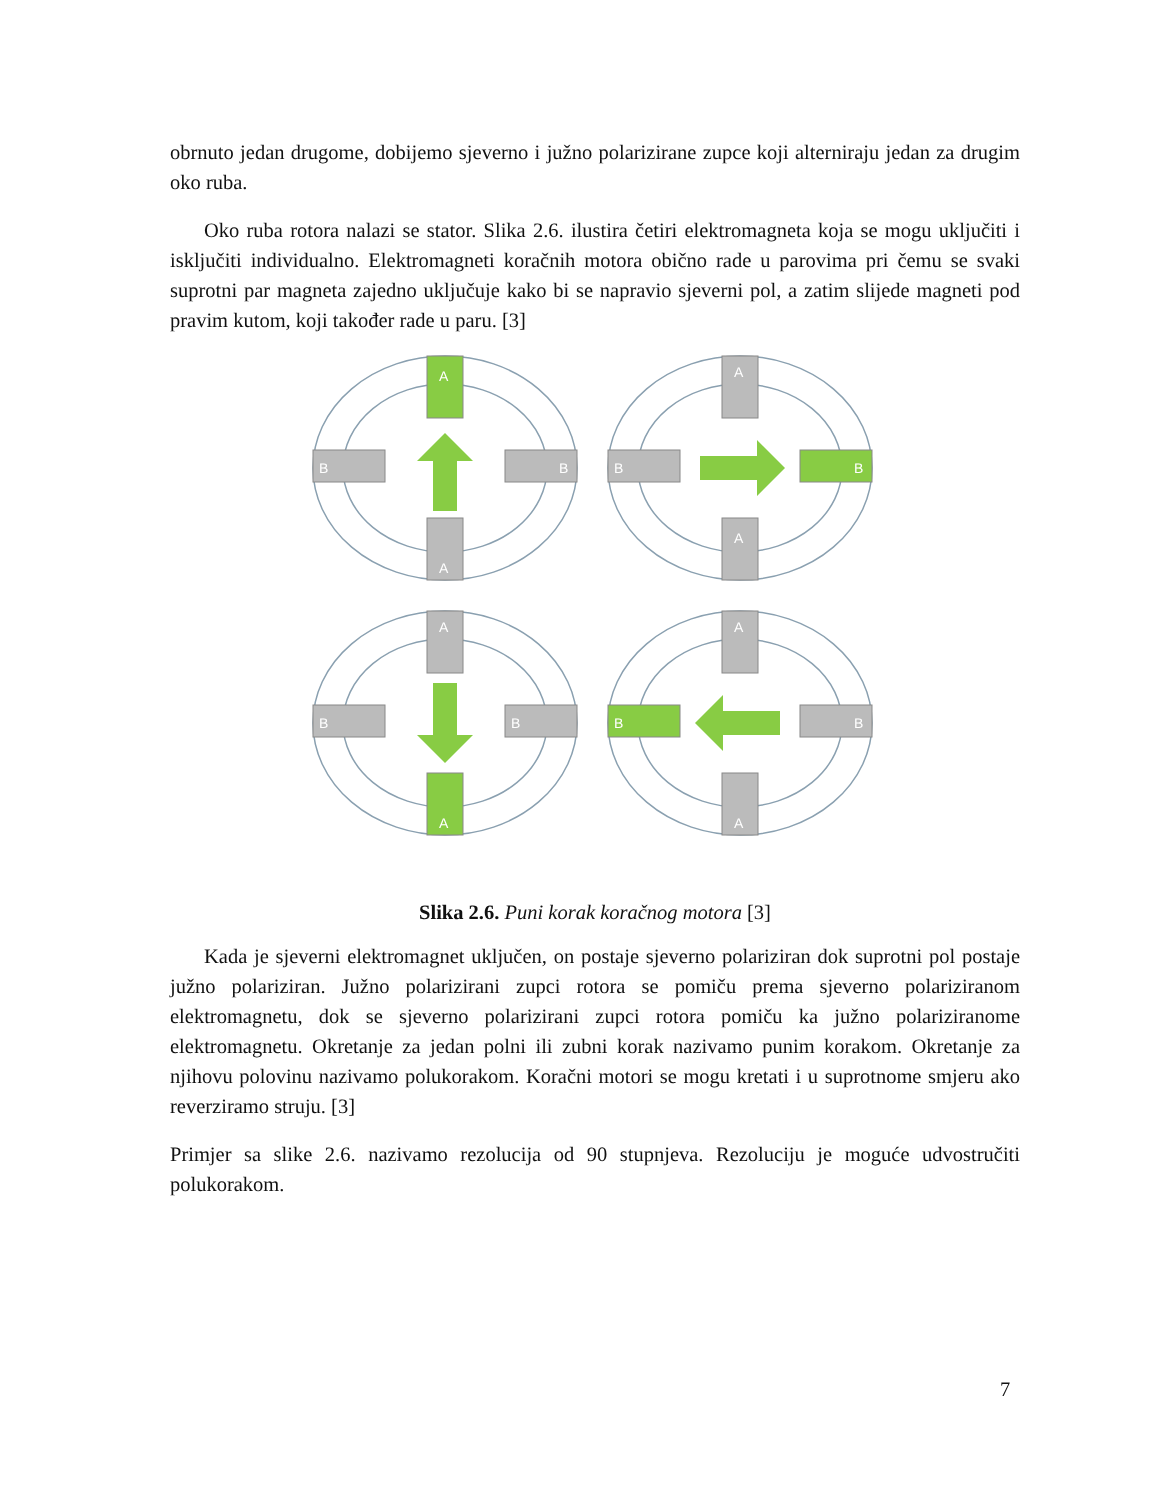obrnuto jedan drugome, dobijemo sjeverno i južno polarizirane zupce koji alterniraju jedan za drugim oko ruba.
Oko ruba rotora nalazi se stator. Slika 2.6. ilustira četiri elektromagneta koja se mogu uključiti i isključiti individualno. Elektromagneti koračnih motora obično rade u parovima pri čemu se svaki suprotni par magneta zajedno uključuje kako bi se napravio sjeverni pol, a zatim slijede magneti pod pravim kutom, koji također rade u paru. [3]
A
A
B
B
A
A
B
B
A
A
B
B
A
A
B
B
Slika 2.6. Puni korak koračnog motora [3]
Kada je sjeverni elektromagnet uključen, on postaje sjeverno polariziran dok suprotni pol postaje južno polariziran. Južno polarizirani zupci rotora se pomiču prema sjeverno polariziranom elektromagnetu, dok se sjeverno polarizirani zupci rotora pomiču ka južno polariziranome elektromagnetu. Okretanje za jedan polni ili zubni korak nazivamo punim korakom. Okretanje za njihovu polovinu nazivamo polukorakom. Koračni motori se mogu kretati i u suprotnome smjeru ako reverziramo struju. [3]
Primjer sa slike 2.6. nazivamo rezolucija od 90 stupnjeva. Rezoluciju je moguće udvostručiti polukorakom.
7